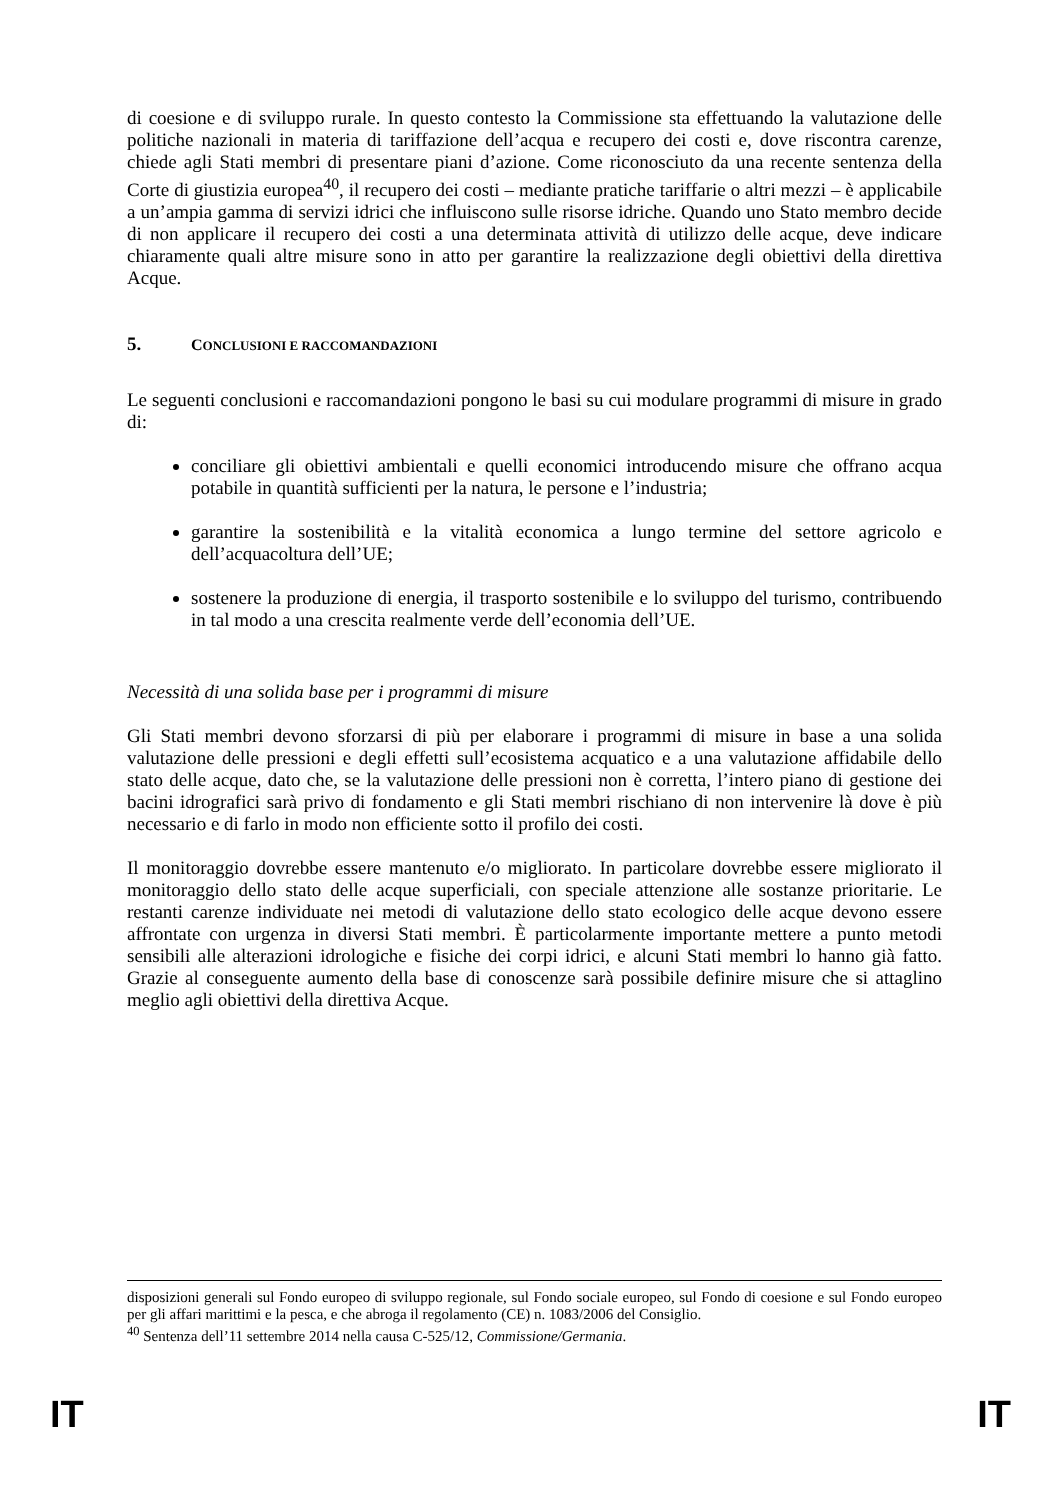di coesione e di sviluppo rurale. In questo contesto la Commissione sta effettuando la valutazione delle politiche nazionali in materia di tariffazione dell’acqua e recupero dei costi e, dove riscontra carenze, chiede agli Stati membri di presentare piani d’azione. Come riconosciuto da una recente sentenza della Corte di giustizia europea<sup>40</sup>, il recupero dei costi – mediante pratiche tariffarie o altri mezzi – è applicabile a un’ampia gamma di servizi idrici che influiscono sulle risorse idriche. Quando uno Stato membro decide di non applicare il recupero dei costi a una determinata attività di utilizzo delle acque, deve indicare chiaramente quali altre misure sono in atto per garantire la realizzazione degli obiettivi della direttiva Acque.
5. CONCLUSIONI E RACCOMANDAZIONI
Le seguenti conclusioni e raccomandazioni pongono le basi su cui modulare programmi di misure in grado di:
conciliare gli obiettivi ambientali e quelli economici introducendo misure che offrano acqua potabile in quantità sufficienti per la natura, le persone e l’industria;
garantire la sostenibilità e la vitalità economica a lungo termine del settore agricolo e dell’acquacoltura dell’UE;
sostenere la produzione di energia, il trasporto sostenibile e lo sviluppo del turismo, contribuendo in tal modo a una crescita realmente verde dell’economia dell’UE.
Necessità di una solida base per i programmi di misure
Gli Stati membri devono sforzarsi di più per elaborare i programmi di misure in base a una solida valutazione delle pressioni e degli effetti sull’ecosistema acquatico e a una valutazione affidabile dello stato delle acque, dato che, se la valutazione delle pressioni non è corretta, l’intero piano di gestione dei bacini idrografici sarà privo di fondamento e gli Stati membri rischiano di non intervenire là dove è più necessario e di farlo in modo non efficiente sotto il profilo dei costi.
Il monitoraggio dovrebbe essere mantenuto e/o migliorato. In particolare dovrebbe essere migliorato il monitoraggio dello stato delle acque superficiali, con speciale attenzione alle sostanze prioritarie. Le restanti carenze individuate nei metodi di valutazione dello stato ecologico delle acque devono essere affrontate con urgenza in diversi Stati membri. È particolarmente importante mettere a punto metodi sensibili alle alterazioni idrologiche e fisiche dei corpi idrici, e alcuni Stati membri lo hanno già fatto. Grazie al conseguente aumento della base di conoscenze sarà possibile definire misure che si attaglino meglio agli obiettivi della direttiva Acque.
disposizioni generali sul Fondo europeo di sviluppo regionale, sul Fondo sociale europeo, sul Fondo di coesione e sul Fondo europeo per gli affari marittimi e la pesca, e che abroga il regolamento (CE) n. 1083/2006 del Consiglio.
<sup>40</sup> Sentenza dell’11 settembre 2014 nella causa C-525/12, Commissione/Germania.
IT IT